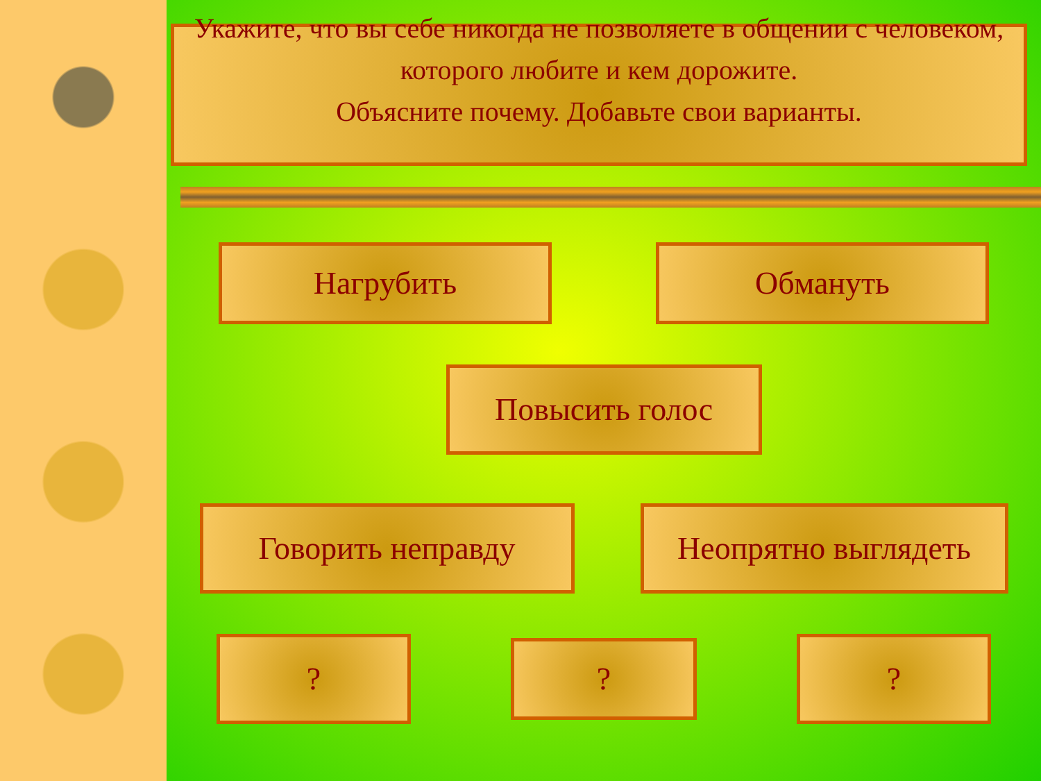Укажите, что вы себе никогда не позволяете в общении с человеком, которого любите и кем дорожите.
Объясните почему. Добавьте свои варианты.
Нагрубить Обмануть
Повысить голос
Говорить неправду Неопрятно выглядеть
?
?
?